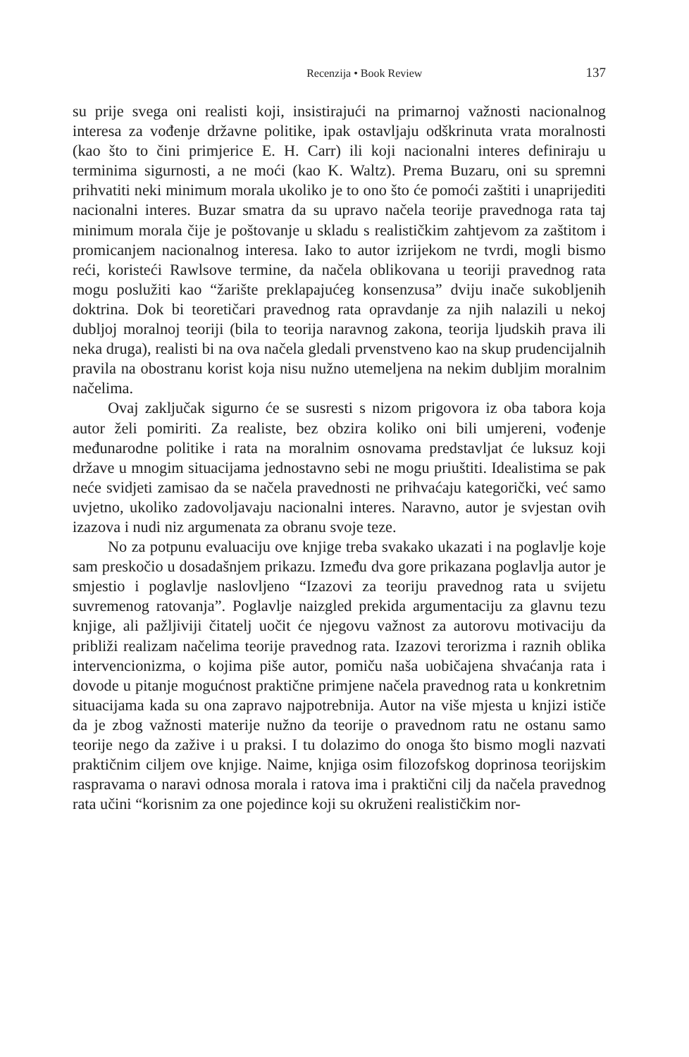Recenzija • Book Review 137
su prije svega oni realisti koji, insistirajući na primarnoj važnosti nacionalnog interesa za vođenje državne politike, ipak ostavljaju odškrinuta vrata moralnosti (kao što to čini primjerice E. H. Carr) ili koji nacionalni interes definiraju u terminima sigurnosti, a ne moći (kao K. Waltz). Prema Buzaru, oni su spremni prihvatiti neki minimum morala ukoliko je to ono što će pomoći zaštiti i unaprijediti nacionalni interes. Buzar smatra da su upravo načela teorije pravednoga rata taj minimum morala čije je poštovanje u skladu s realističkim zahtjevom za zaštitom i promicanjem nacionalnog interesa. Iako to autor izrijekom ne tvrdi, mogli bismo reći, koristeći Rawlsove termine, da načela oblikovana u teoriji pravednog rata mogu poslužiti kao “žarište preklapajućeg konsenzusa” dviju inače sukobljenih doktrina. Dok bi teoretičari pravednog rata opravdanje za njih nalazili u nekoj dubljoj moralnoj teoriji (bila to teorija naravnog zakona, teorija ljudskih prava ili neka druga), realisti bi na ova načela gledali prvenstveno kao na skup prudencijalnih pravila na obostranu korist koja nisu nužno utemeljena na nekim dubljim moralnim načelima.
Ovaj zaključak sigurno će se susresti s nizom prigovora iz oba tabora koja autor želi pomiriti. Za realiste, bez obzira koliko oni bili umjereni, vođenje međunarodne politike i rata na moralnim osnovama predstavljat će luksuz koji države u mnogim situacijama jednostavno sebi ne mogu priuštiti. Idealistima se pak neće svidjeti zamisao da se načela pravednosti ne prihvaćaju kategorički, već samo uvjetno, ukoliko zadovoljavaju nacionalni interes. Naravno, autor je svjestan ovih izazova i nudi niz argumenata za obranu svoje teze.
No za potpunu evaluaciju ove knjige treba svakako ukazati i na poglavlje koje sam preskočio u dosadašnjem prikazu. Između dva gore prikazana poglavlja autor je smjestio i poglavlje naslovljeno “Izazovi za teoriju pravednog rata u svijetu suvremenog ratovanja”. Poglavlje naizgled prekida argumentaciju za glavnu tezu knjige, ali pažljiviji čitatelj uočit će njegovu važnost za autorovu motivaciju da približi realizam načelima teorije pravednog rata. Izazovi terorizma i raznih oblika intervencionizma, o kojima piše autor, pomiču naša uobičajena shvaćanja rata i dovode u pitanje mogućnost praktične primjene načela pravednog rata u konkretnim situacijama kada su ona zapravo najpotrebnija. Autor na više mjesta u knjizi ističe da je zbog važnosti materije nužno da teorije o pravednom ratu ne ostanu samo teorije nego da zažive i u praksi. I tu dolazimo do onoga što bismo mogli nazvati praktičnim ciljem ove knjige. Naime, knjiga osim filozofskog doprinosa teorijskim raspravama o naravi odnosa morala i ratova ima i praktični cilj da načela pravednog rata učini “korisnim za one pojedince koji su okruženi realističkim nor-